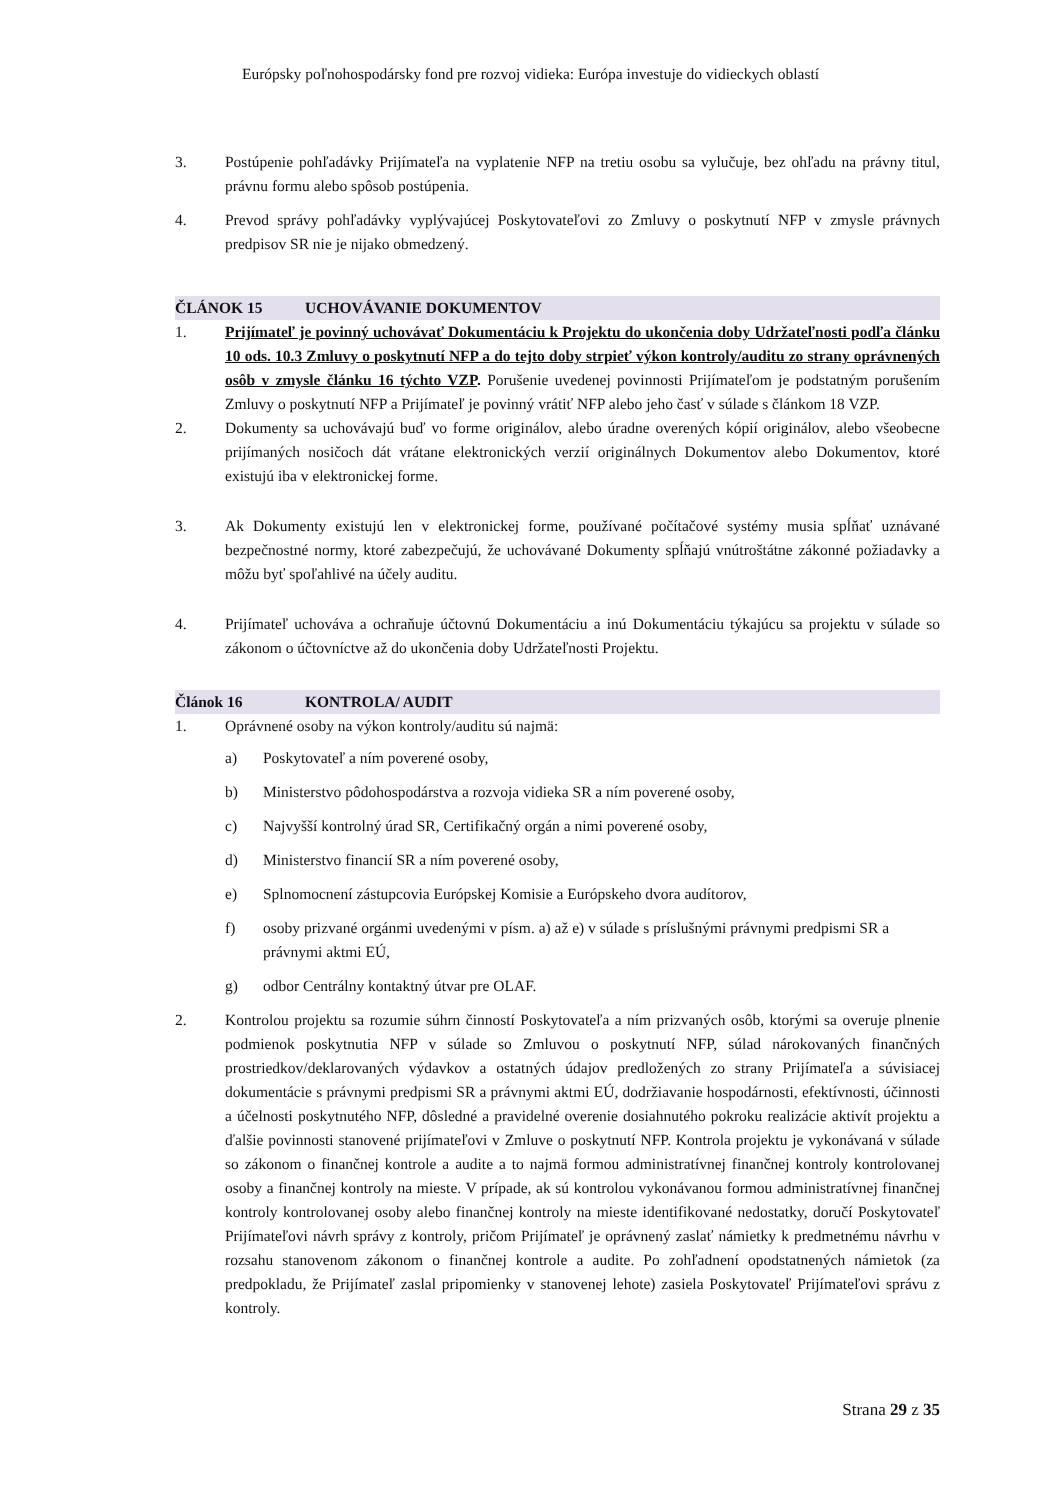Európsky poľnohospodársky fond pre rozvoj vidieka: Európa investuje do vidieckych oblastí
3. Postúpenie pohľadávky Prijímateľa na vyplatenie NFP na tretiu osobu sa vylučuje, bez ohľadu na právny titul, právnu formu alebo spôsob postúpenia.
4. Prevod správy pohľadávky vyplývajúcej Poskytovateľovi zo Zmluvy o poskytnutí NFP v zmysle právnych predpisov SR nie je nijako obmedzený.
ČLÁNOK 15 UCHOVÁVANIE DOKUMENTOV
1. Prijímateľ je povinný uchovávať Dokumentáciu k Projektu do ukončenia doby Udržateľnosti podľa článku 10 ods. 10.3 Zmluvy o poskytnutí NFP a do tejto doby strpieť výkon kontroly/auditu zo strany oprávnených osôb v zmysle článku 16 týchto VZP. Porušenie uvedenej povinnosti Prijímateľom je podstatným porušením Zmluvy o poskytnutí NFP a Prijímateľ je povinný vrátiť NFP alebo jeho časť v súlade s článkom 18 VZP.
2. Dokumenty sa uchovávajú buď vo forme originálov, alebo úradne overených kópií originálov, alebo všeobecne prijímaných nosičoch dát vrátane elektronických verzií originálnych Dokumentov alebo Dokumentov, ktoré existujú iba v elektronickej forme.
3. Ak Dokumenty existujú len v elektronickej forme, používané počítačové systémy musia spĺňať uznávané bezpečnostné normy, ktoré zabezpečujú, že uchovávané Dokumenty spĺňajú vnútroštátne zákonné požiadavky a môžu byť spoľahlivé na účely auditu.
4. Prijímateľ uchováva a ochraňuje účtovnú Dokumentáciu a inú Dokumentáciu týkajúcu sa projektu v súlade so zákonom o účtovníctve až do ukončenia doby Udržateľnosti Projektu.
Článok 16 KONTROLA/ AUDIT
1. Oprávnené osoby na výkon kontroly/auditu sú najmä:
a) Poskytovateľ a ním poverené osoby,
b) Ministerstvo pôdohospodárstva a rozvoja vidieka SR a ním poverené osoby,
c) Najvyšší kontrolný úrad SR, Certifikačný orgán a nimi poverené osoby,
d) Ministerstvo financií SR a ním poverené osoby,
e) Splnomocnení zástupcovia Európskej Komisie a Európskeho dvora audítorov,
f) osoby prizvané orgánmi uvedenými v písm. a) až e) v súlade s príslušnými právnymi predpismi SR a právnymi aktmi EÚ,
g) odbor Centrálny kontaktný útvar pre OLAF.
2. Kontrolou projektu sa rozumie súhrn činností Poskytovateľa a ním prizvaných osôb, ktorými sa overuje plnenie podmienok poskytnutia NFP v súlade so Zmluvou o poskytnutí NFP, súlad nárokovaných finančných prostriedkov/deklarovaných výdavkov a ostatných údajov predložených zo strany Prijímateľa a súvisiacej dokumentácie s právnymi predpismi SR a právnymi aktmi EÚ, dodržiavanie hospodárnosti, efektívnosti, účinnosti a účelnosti poskytnutého NFP, dôsledné a pravidelné overenie dosiahnutého pokroku realizácie aktivít projektu a ďalšie povinnosti stanovené prijímateľovi v Zmluve o poskytnutí NFP. Kontrola projektu je vykonávaná v súlade so zákonom o finančnej kontrole a audite a to najmä formou administratívnej finančnej kontroly kontrolovanej osoby a finančnej kontroly na mieste. V prípade, ak sú kontrolou vykonávanou formou administratívnej finančnej kontroly kontrolovanej osoby alebo finančnej kontroly na mieste identifikované nedostatky, doručí Poskytovateľ Prijímateľovi návrh správy z kontroly, pričom Prijímateľ je oprávnený zaslať námietky k predmetnému návrhu v rozsahu stanovenom zákonom o finančnej kontrole a audite. Po zohľadnení opodstatnených námietok (za predpokladu, že Prijímateľ zaslal pripomienky v stanovenej lehote) zasiela Poskytovateľ Prijímateľovi správu z kontroly.
Strana 29 z 35